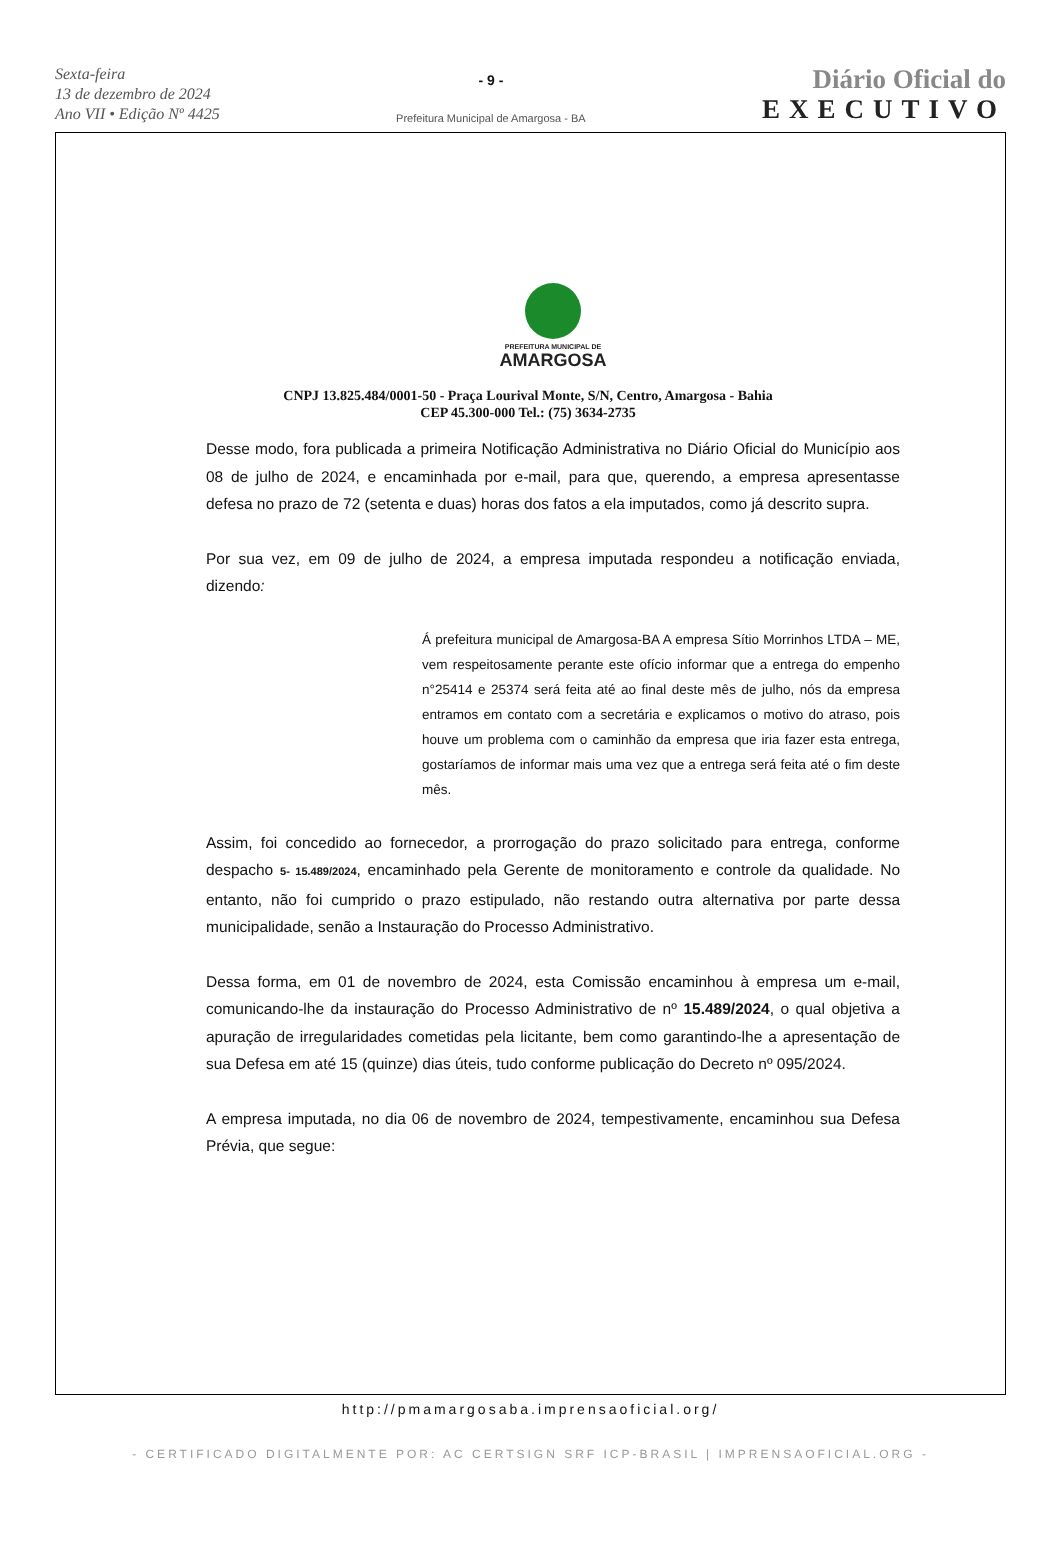Sexta-feira
13 de dezembro de 2024
Ano VII • Edição Nº 4425
- 9 -
Prefeitura Municipal de Amargosa - BA
Diário Oficial do
EXECUTIVO
PREFEITURA MUNICIPAL DE
AMARGOSA
CNPJ 13.825.484/0001-50 - Praça Lourival Monte, S/N, Centro, Amargosa - Bahia
CEP 45.300-000 Tel.: (75) 3634-2735
Desse modo, fora publicada a primeira Notificação Administrativa no Diário Oficial do Município aos 08 de julho de 2024, e encaminhada por e-mail, para que, querendo, a empresa apresentasse defesa no prazo de 72 (setenta e duas) horas dos fatos a ela imputados, como já descrito supra.
Por sua vez, em 09 de julho de 2024, a empresa imputada respondeu a notificação enviada, dizendo:
Á prefeitura municipal de Amargosa-BA A empresa Sítio Morrinhos LTDA – ME, vem respeitosamente perante este ofício informar que a entrega do empenho n°25414 e 25374 será feita até ao final deste mês de julho, nós da empresa entramos em contato com a secretária e explicamos o motivo do atraso, pois houve um problema com o caminhão da empresa que iria fazer esta entrega, gostaríamos de informar mais uma vez que a entrega será feita até o fim deste mês.
Assim, foi concedido ao fornecedor, a prorrogação do prazo solicitado para entrega, conforme despacho 5- 15.489/2024, encaminhado pela Gerente de monitoramento e controle da qualidade. No entanto, não foi cumprido o prazo estipulado, não restando outra alternativa por parte dessa municipalidade, senão a Instauração do Processo Administrativo.
Dessa forma, em 01 de novembro de 2024, esta Comissão encaminhou à empresa um e-mail, comunicando-lhe da instauração do Processo Administrativo de nº 15.489/2024, o qual objetiva a apuração de irregularidades cometidas pela licitante, bem como garantindo-lhe a apresentação de sua Defesa em até 15 (quinze) dias úteis, tudo conforme publicação do Decreto nº 095/2024.
A empresa imputada, no dia 06 de novembro de 2024, tempestivamente, encaminhou sua Defesa Prévia, que segue:
http://pmamargosaba.imprensaoficial.org/
- CERTIFICADO DIGITALMENTE POR: AC CERTSIGN SRF ICP-BRASIL | IMPRENSAOFICIAL.ORG -